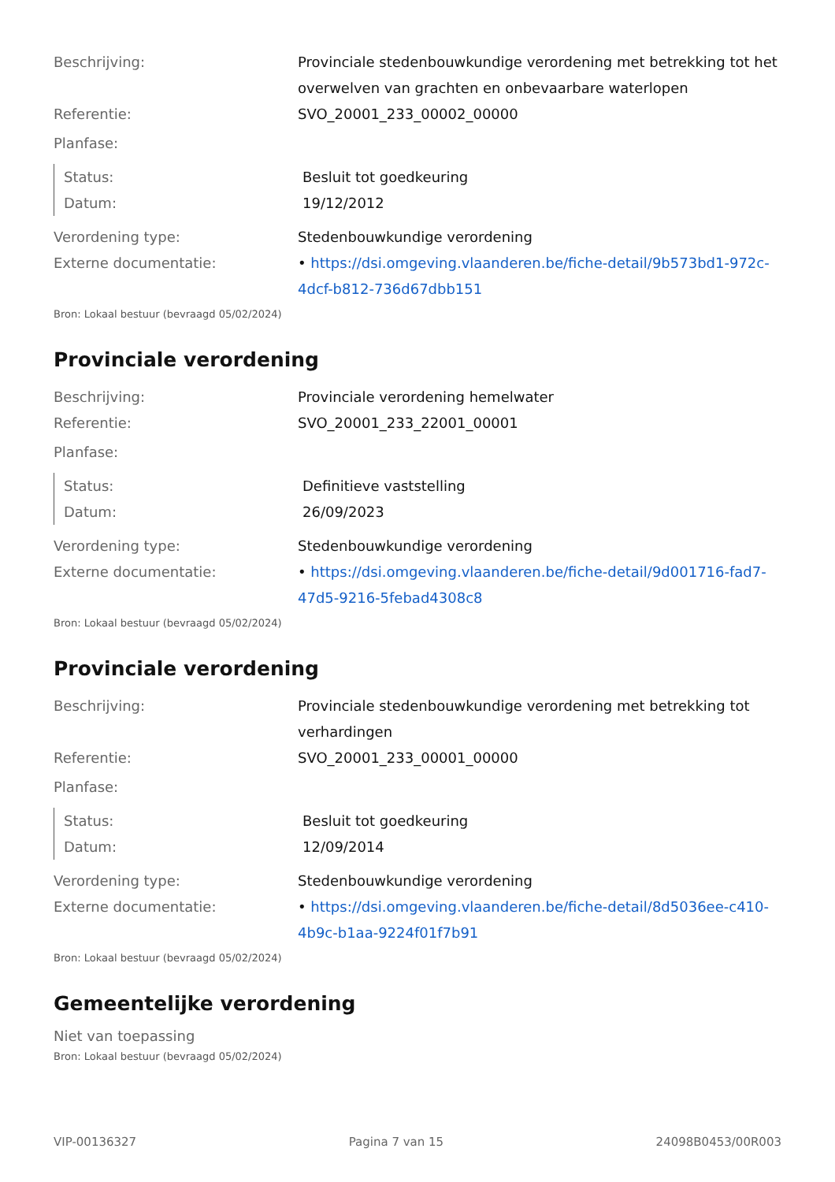| Beschrijving: | Provinciale stedenbouwkundige verordening met betrekking tot het overwelven van grachten en onbevaarbare waterlopen |
| Referentie: | SVO_20001_233_00002_00000 |
| Planfase: | |
| Status: | Besluit tot goedkeuring |
| Datum: | 19/12/2012 |
| Verordening type: | Stedenbouwkundige verordening |
| Externe documentatie: | • https://dsi.omgeving.vlaanderen.be/fiche-detail/9b573bd1-972c-4dcf-b812-736d67dbb151 |
Bron: Lokaal bestuur (bevraagd 05/02/2024)
Provinciale verordening
| Beschrijving: | Provinciale verordening hemelwater |
| Referentie: | SVO_20001_233_22001_00001 |
| Planfase: | |
| Status: | Definitieve vaststelling |
| Datum: | 26/09/2023 |
| Verordening type: | Stedenbouwkundige verordening |
| Externe documentatie: | • https://dsi.omgeving.vlaanderen.be/fiche-detail/9d001716-fad7-47d5-9216-5febad4308c8 |
Bron: Lokaal bestuur (bevraagd 05/02/2024)
Provinciale verordening
| Beschrijving: | Provinciale stedenbouwkundige verordening met betrekking tot verhardingen |
| Referentie: | SVO_20001_233_00001_00000 |
| Planfase: | |
| Status: | Besluit tot goedkeuring |
| Datum: | 12/09/2014 |
| Verordening type: | Stedenbouwkundige verordening |
| Externe documentatie: | • https://dsi.omgeving.vlaanderen.be/fiche-detail/8d5036ee-c410-4b9c-b1aa-9224f01f7b91 |
Bron: Lokaal bestuur (bevraagd 05/02/2024)
Gemeentelijke verordening
Niet van toepassing
Bron: Lokaal bestuur (bevraagd 05/02/2024)
VIP-00136327 Pagina 7 van 15 24098B0453/00R003